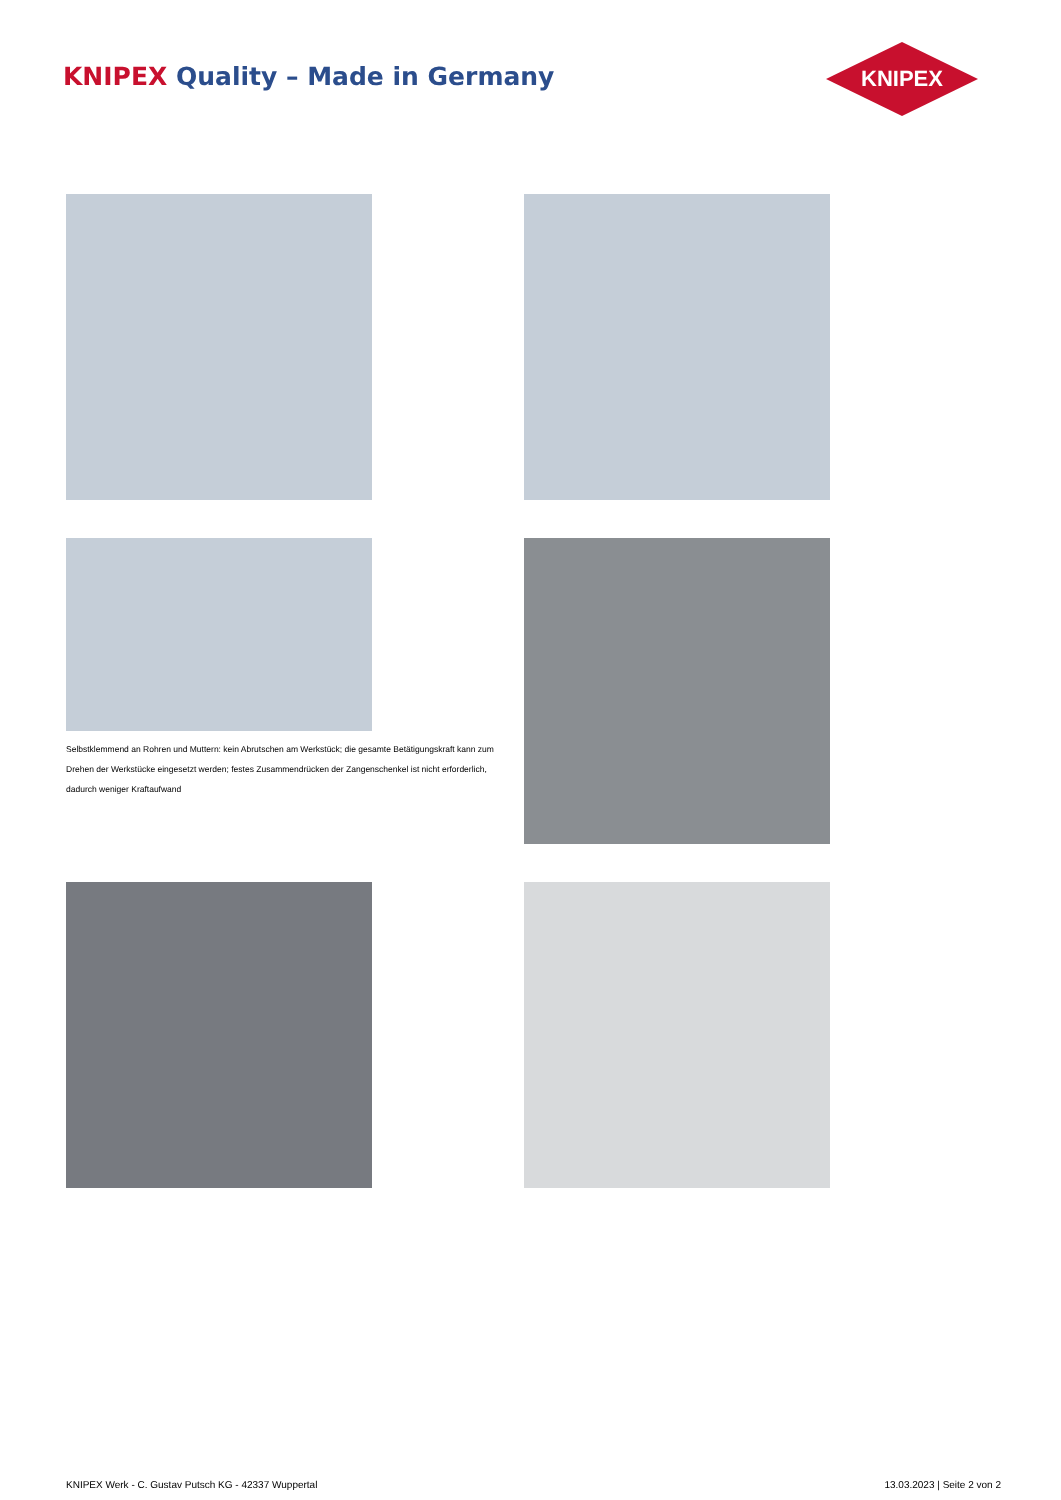KNIPEX Quality – Made in Germany
KNIPEX
Selbstklemmend an Rohren und Muttern: kein Abrutschen am Werkstück; die gesamte Betätigungskraft kann zum Drehen der Werkstücke eingesetzt werden; festes Zusammendrücken der Zangenschenkel ist nicht erforderlich, dadurch weniger Kraftaufwand
KNIPEX Werk - C. Gustav Putsch KG - 42337 Wuppertal
13.03.2023 | Seite 2 von 2